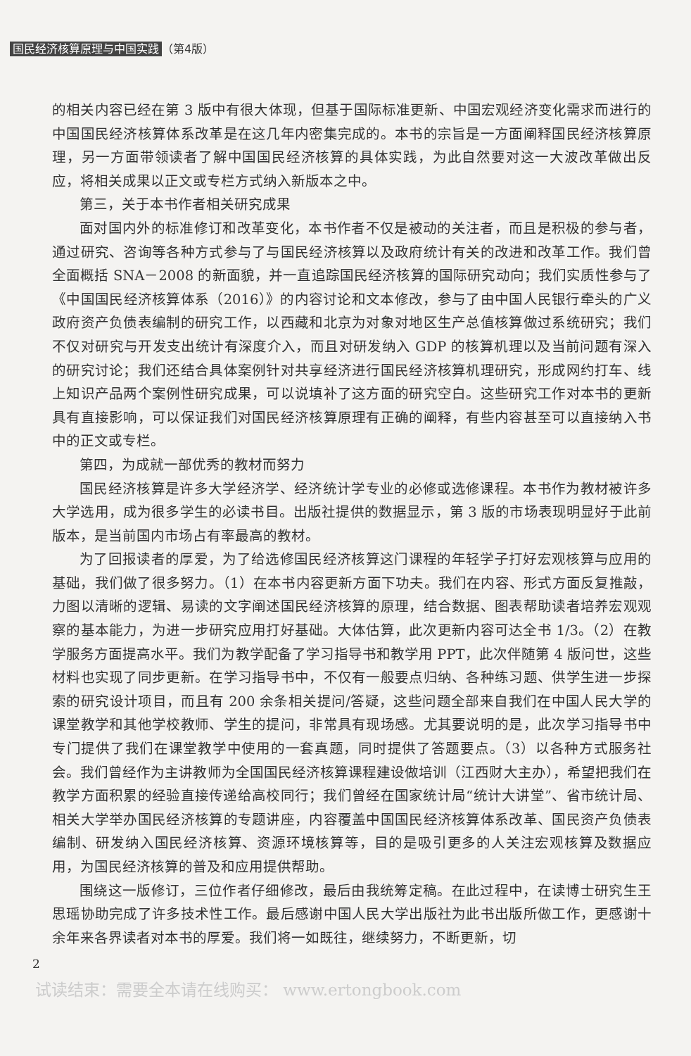国民经济核算原理与中国实践 （第4版）
的相关内容已经在第 3 版中有很大体现，但基于国际标准更新、中国宏观经济变化需求而进行的中国国民经济核算体系改革是在这几年内密集完成的。本书的宗旨是一方面阐释国民经济核算原理，另一方面带领读者了解中国国民经济核算的具体实践，为此自然要对这一大波改革做出反应，将相关成果以正文或专栏方式纳入新版本之中。
第三，关于本书作者相关研究成果
面对国内外的标准修订和改革变化，本书作者不仅是被动的关注者，而且是积极的参与者，通过研究、咨询等各种方式参与了与国民经济核算以及政府统计有关的改进和改革工作。我们曾全面概括 SNA－2008 的新面貌，并一直追踪国民经济核算的国际研究动向；我们实质性参与了《中国国民经济核算体系（2016）》的内容讨论和文本修改，参与了由中国人民银行牵头的广义政府资产负债表编制的研究工作，以西藏和北京为对象对地区生产总值核算做过系统研究；我们不仅对研究与开发支出统计有深度介入，而且对研发纳入 GDP 的核算机理以及当前问题有深入的研究讨论；我们还结合具体案例针对共享经济进行国民经济核算机理研究，形成网约打车、线上知识产品两个案例性研究成果，可以说填补了这方面的研究空白。这些研究工作对本书的更新具有直接影响，可以保证我们对国民经济核算原理有正确的阐释，有些内容甚至可以直接纳入书中的正文或专栏。
第四，为成就一部优秀的教材而努力
国民经济核算是许多大学经济学、经济统计学专业的必修或选修课程。本书作为教材被许多大学选用，成为很多学生的必读书目。出版社提供的数据显示，第 3 版的市场表现明显好于此前版本，是当前国内市场占有率最高的教材。
为了回报读者的厚爱，为了给选修国民经济核算这门课程的年轻学子打好宏观核算与应用的基础，我们做了很多努力。（1）在本书内容更新方面下功夫。我们在内容、形式方面反复推敲，力图以清晰的逻辑、易读的文字阐述国民经济核算的原理，结合数据、图表帮助读者培养宏观观察的基本能力，为进一步研究应用打好基础。大体估算，此次更新内容可达全书 1/3。（2）在教学服务方面提高水平。我们为教学配备了学习指导书和教学用 PPT，此次伴随第 4 版问世，这些材料也实现了同步更新。在学习指导书中，不仅有一般要点归纳、各种练习题、供学生进一步探索的研究设计项目，而且有 200 余条相关提问/答疑，这些问题全部来自我们在中国人民大学的课堂教学和其他学校教师、学生的提问，非常具有现场感。尤其要说明的是，此次学习指导书中专门提供了我们在课堂教学中使用的一套真题，同时提供了答题要点。（3）以各种方式服务社会。我们曾经作为主讲教师为全国国民经济核算课程建设做培训（江西财大主办），希望把我们在教学方面积累的经验直接传递给高校同行；我们曾经在国家统计局“统计大讲堂”、省市统计局、相关大学举办国民经济核算的专题讲座，内容覆盖中国国民经济核算体系改革、国民资产负债表编制、研发纳入国民经济核算、资源环境核算等，目的是吸引更多的人关注宏观核算及数据应用，为国民经济核算的普及和应用提供帮助。
围绕这一版修订，三位作者仔细修改，最后由我统筹定稿。在此过程中，在读博士研究生王思瑶协助完成了许多技术性工作。最后感谢中国人民大学出版社为此书出版所做工作，更感谢十余年来各界读者对本书的厚爱。我们将一如既往，继续努力，不断更新，切
2
试读结束：需要全本请在线购买： www.ertongbook.com